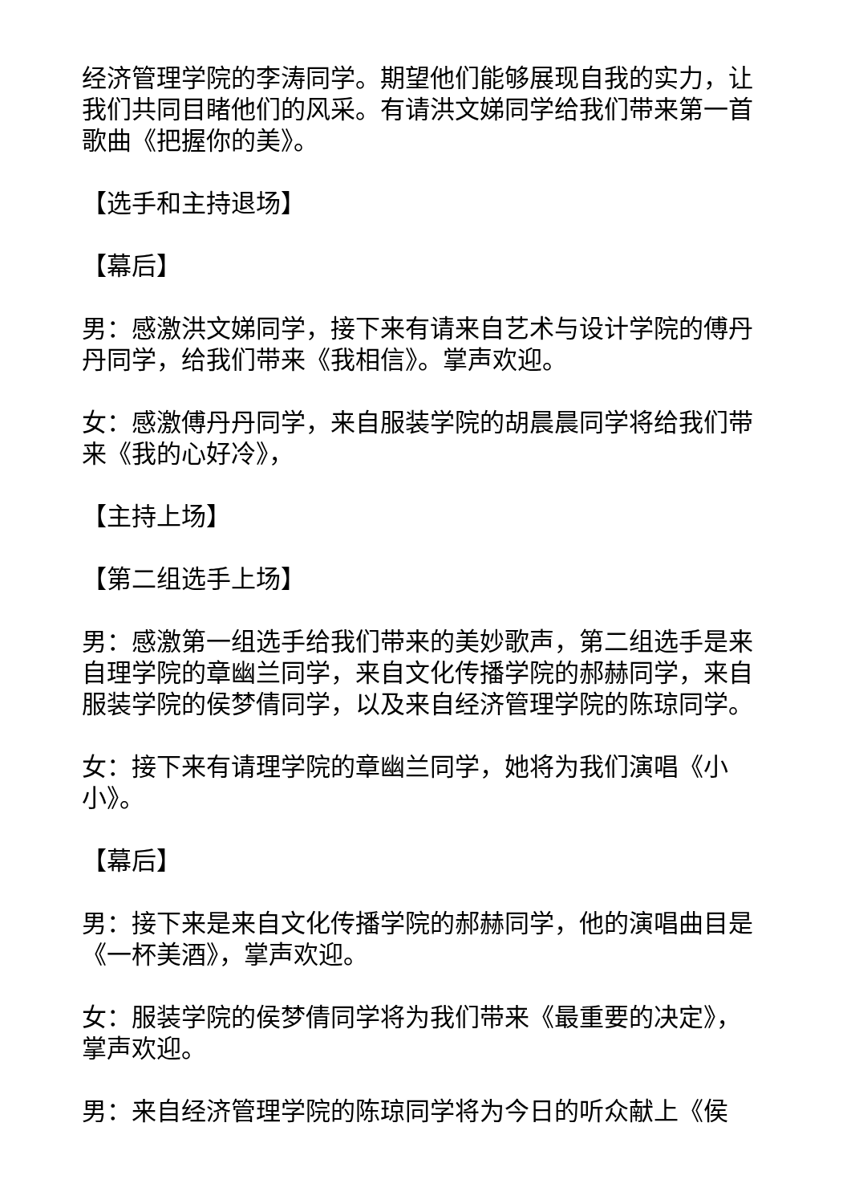经济管理学院的李涛同学。期望他们能够展现自我的实力，让我们共同目睹他们的风采。有请洪文娣同学给我们带来第一首歌曲《把握你的美》。
【选手和主持退场】
【幕后】
男：感激洪文娣同学，接下来有请来自艺术与设计学院的傅丹丹同学，给我们带来《我相信》。掌声欢迎。
女：感激傅丹丹同学，来自服装学院的胡晨晨同学将给我们带来《我的心好冷》，
【主持上场】
【第二组选手上场】
男：感激第一组选手给我们带来的美妙歌声，第二组选手是来自理学院的章幽兰同学，来自文化传播学院的郝赫同学，来自服装学院的侯梦倩同学，以及来自经济管理学院的陈琼同学。
女：接下来有请理学院的章幽兰同学，她将为我们演唱《小小》。
【幕后】
男：接下来是来自文化传播学院的郝赫同学，他的演唱曲目是《一杯美酒》，掌声欢迎。
女：服装学院的侯梦倩同学将为我们带来《最重要的决定》，掌声欢迎。
男：来自经济管理学院的陈琼同学将为今日的听众献上《侯